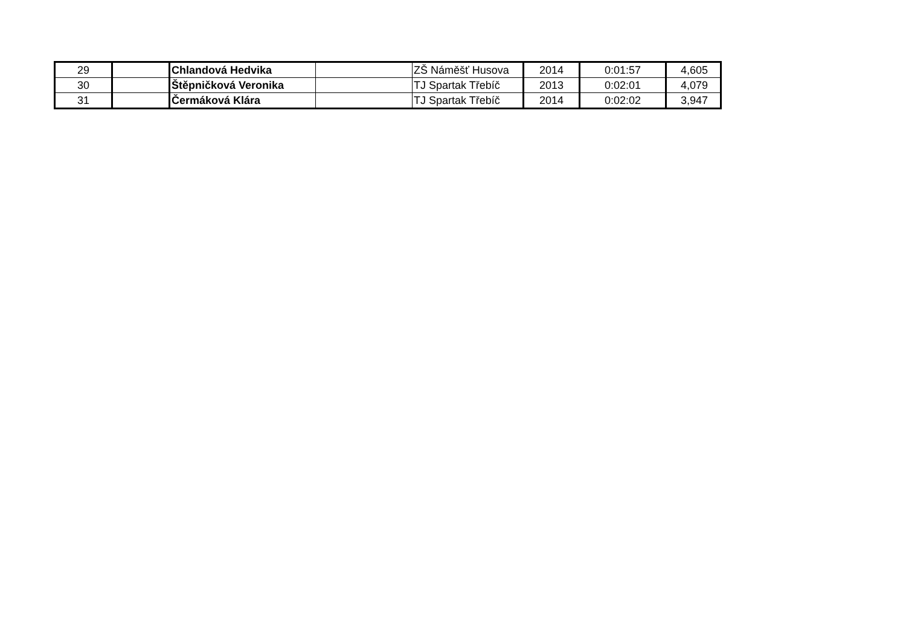| 29 | | Chlandová Hedvika | | ZŠ Náměšť Husova | 2014 | 0:01:57 | 4,605 |
| 30 | | Štěpničková Veronika | | TJ Spartak Třebíč | 2013 | 0:02:01 | 4,079 |
| 31 | | Čermáková Klára | | TJ Spartak Třebíč | 2014 | 0:02:02 | 3,947 |